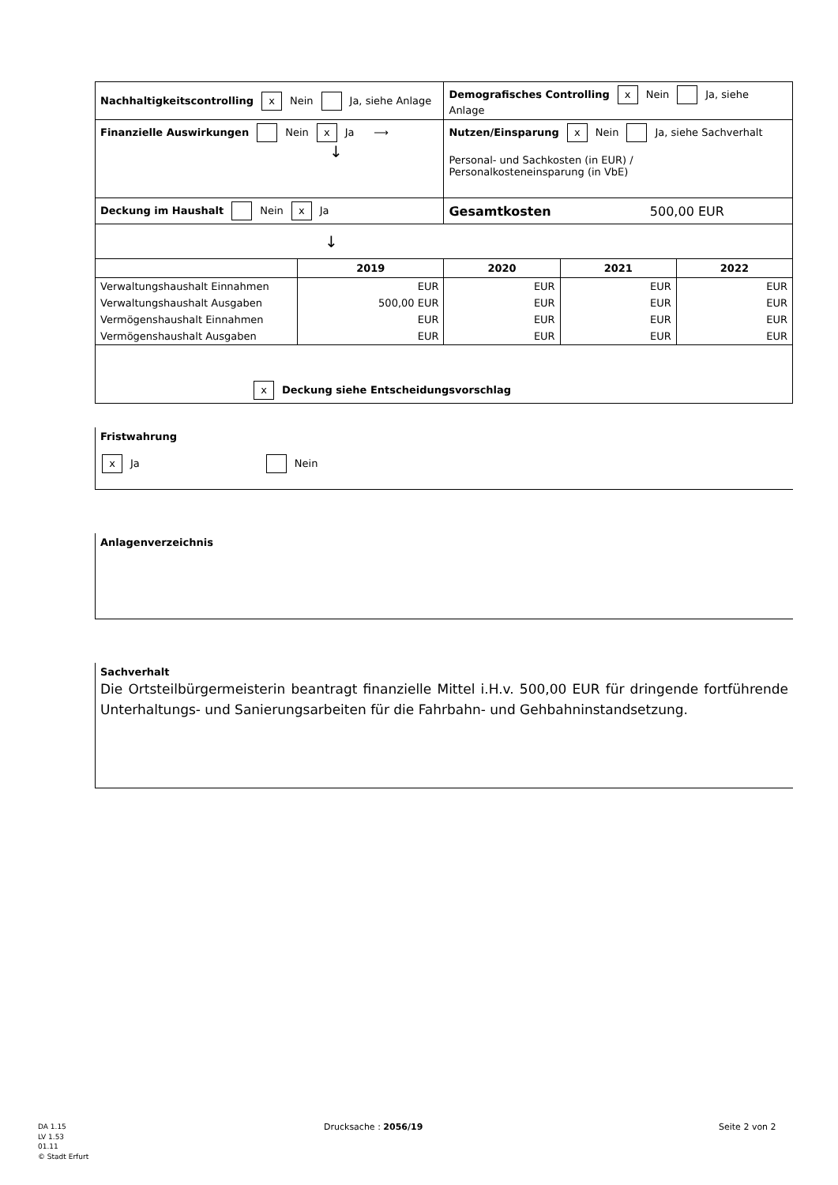| Nachhaltigkeitscontrolling x Nein Ja, siehe Anlage | | Demografisches Controlling x Nein Ja, siehe Anlage | | |
| Finanzielle Auswirkungen Nein x Ja ⟶ ↓ | | Nutzen/Einsparung x Nein Ja, siehe Sachverhalt Personal- und Sachkosten (in EUR) / Personalkosteneinsparung (in VbE) | | |
| Deckung im Haushalt Nein x Ja | | Gesamtkosten 500,00 EUR | | |
| ↓ | | | | |
| | 2019 | 2020 | 2021 | 2022 |
| Verwaltungshaushalt Einnahmen | EUR | EUR | EUR | EUR |
| Verwaltungshaushalt Ausgaben | 500,00 EUR | EUR | EUR | EUR |
| Vermögenshaushalt Einnahmen | EUR | EUR | EUR | EUR |
| Vermögenshaushalt Ausgaben | EUR | EUR | EUR | EUR |
| x Deckung siehe Entscheidungsvorschlag | | | | |
Fristwahrung
x Ja Nein
Anlagenverzeichnis
Sachverhalt
Die Ortsteilbürgermeisterin beantragt finanzielle Mittel i.H.v. 500,00 EUR für dringende fortführende Unterhaltungs- und Sanierungsarbeiten für die Fahrbahn- und Gehbahninstandsetzung.
DA 1.15
LV 1.53
01.11
© Stadt Erfurt
Drucksache : 2056/19 Seite 2 von 2